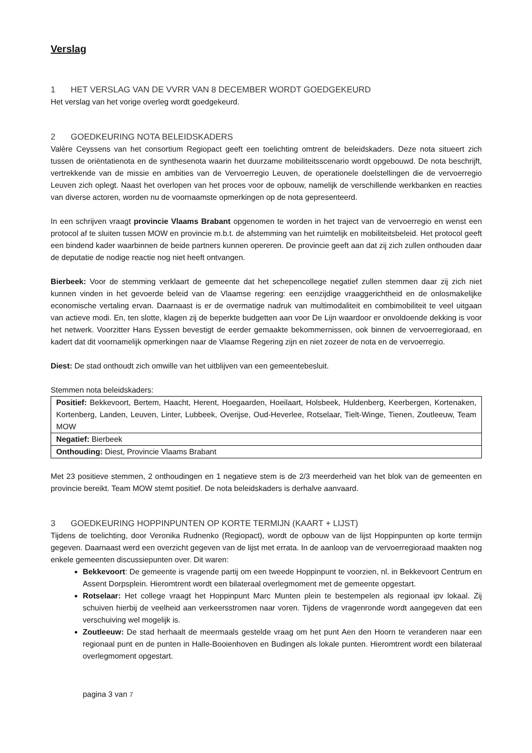Verslag
1 HET VERSLAG VAN DE VVRR VAN 8 DECEMBER WORDT GOEDGEKEURD
Het verslag van het vorige overleg wordt goedgekeurd.
2 GOEDKEURING NOTA BELEIDSKADERS
Valère Ceyssens van het consortium Regiopact geeft een toelichting omtrent de beleidskaders. Deze nota situeert zich tussen de oriëntatienota en de synthesenota waarin het duurzame mobiliteitsscenario wordt opgebouwd. De nota beschrijft, vertrekkende van de missie en ambities van de Vervoerregio Leuven, de operationele doelstellingen die de vervoerregio Leuven zich oplegt. Naast het overlopen van het proces voor de opbouw, namelijk de verschillende werkbanken en reacties van diverse actoren, worden nu de voornaamste opmerkingen op de nota gepresenteerd.
In een schrijven vraagt provincie Vlaams Brabant opgenomen te worden in het traject van de vervoerregio en wenst een protocol af te sluiten tussen MOW en provincie m.b.t. de afstemming van het ruimtelijk en mobiliteitsbeleid. Het protocol geeft een bindend kader waarbinnen de beide partners kunnen opereren. De provincie geeft aan dat zij zich zullen onthouden daar de deputatie de nodige reactie nog niet heeft ontvangen.
Bierbeek: Voor de stemming verklaart de gemeente dat het schepencollege negatief zullen stemmen daar zij zich niet kunnen vinden in het gevoerde beleid van de Vlaamse regering: een eenzijdige vraaggerichtheid en de onlosmakelijke economische vertaling ervan. Daarnaast is er de overmatige nadruk van multimodaliteit en combimobiliteit te veel uitgaan van actieve modi. En, ten slotte, klagen zij de beperkte budgetten aan voor De Lijn waardoor er onvoldoende dekking is voor het netwerk. Voorzitter Hans Eyssen bevestigt de eerder gemaakte bekommernissen, ook binnen de vervoerregioraad, en kadert dat dit voornamelijk opmerkingen naar de Vlaamse Regering zijn en niet zozeer de nota en de vervoerregio.
Diest: De stad onthoudt zich omwille van het uitblijven van een gemeentebesluit.
Stemmen nota beleidskaders:
| Positief: Bekkevoort, Bertem, Haacht, Herent, Hoegaarden, Hoeilaart, Holsbeek, Huldenberg, Keerbergen, Kortenaken, Kortenberg, Landen, Leuven, Linter, Lubbeek, Overijse, Oud-Heverlee, Rotselaar, Tielt-Winge, Tienen, Zoutleeuw, Team MOW |
| Negatief: Bierbeek |
| Onthouding: Diest, Provincie Vlaams Brabant |
Met 23 positieve stemmen, 2 onthoudingen en 1 negatieve stem is de 2/3 meerderheid van het blok van de gemeenten en provincie bereikt. Team MOW stemt positief. De nota beleidskaders is derhalve aanvaard.
3 GOEDKEURING HOPPINPUNTEN OP KORTE TERMIJN (KAART + LIJST)
Tijdens de toelichting, door Veronika Rudnenko (Regiopact), wordt de opbouw van de lijst Hoppinpunten op korte termijn gegeven. Daarnaast werd een overzicht gegeven van de lijst met errata. In de aanloop van de vervoerregioraad maakten nog enkele gemeenten discussiepunten over. Dit waren:
Bekkevoort: De gemeente is vragende partij om een tweede Hoppinpunt te voorzien, nl. in Bekkevoort Centrum en Assent Dorpsplein. Hieromtrent wordt een bilateraal overlegmoment met de gemeente opgestart.
Rotselaar: Het college vraagt het Hoppinpunt Marc Munten plein te bestempelen als regionaal ipv lokaal. Zij schuiven hierbij de veelheid aan verkeersstromen naar voren. Tijdens de vragenronde wordt aangegeven dat een verschuiving wel mogelijk is.
Zoutleeuw: De stad herhaalt de meermaals gestelde vraag om het punt Aen den Hoorn te veranderen naar een regionaal punt en de punten in Halle-Booienhoven en Budingen als lokale punten. Hieromtrent wordt een bilateraal overlegmoment opgestart.
pagina 3 van 7